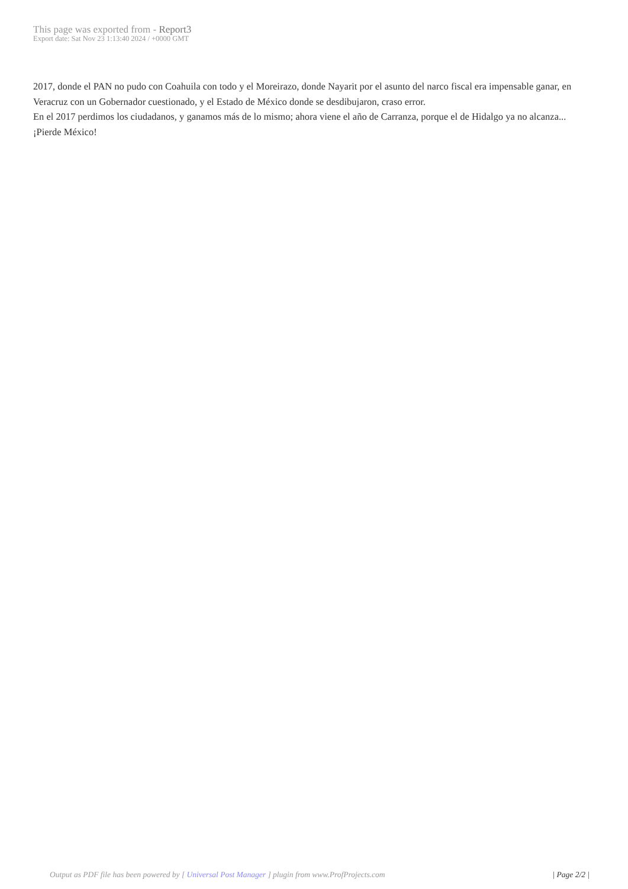This page was exported from - Report3
Export date: Sat Nov 23 1:13:40 2024 / +0000 GMT
2017, donde el PAN no pudo con Coahuila con todo y el Moreirazo, donde Nayarit por el asunto del narco fiscal era impensable ganar, en Veracruz con un Gobernador cuestionado, y el Estado de México donde se desdibujaron, craso error.
En el 2017 perdimos los ciudadanos, y ganamos más de lo mismo; ahora viene el año de Carranza, porque el de Hidalgo ya no alcanza... ¡Pierde México!
Output as PDF file has been powered by [ Universal Post Manager ] plugin from www.ProfProjects.com
| Page 2/2 |